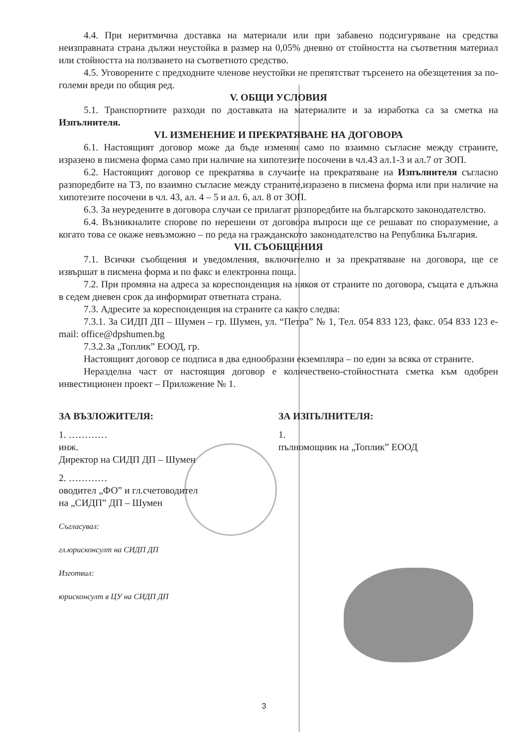4.4. При неритмична доставка на материали или при забавено подсигуряване на средства неизправната страна дължи неустойка в размер на 0,05% дневно от стойността на съответния материал или стойността на ползването на съответното средство.
4.5. Уговорените с предходните членове неустойки не препятстват търсенето на обезщетения за по-големи вреди по общия ред.
V. ОБЩИ УСЛОВИЯ
5.1. Транспортните разходи по доставката на материалите и за изработка са за сметка на Изпълнителя.
VI. ИЗМЕНЕНИЕ И ПРЕКРАТЯВАНЕ НА ДОГОВОРА
6.1. Настоящият договор може да бъде изменян само по взаимно съгласие между страните, изразено в писмена форма само при наличие на хипотезите посочени в чл.43 ал.1-3 и ал.7 от ЗОП.
6.2. Настоящият договор се прекратява в случаите на прекратяване на Изпълнителя съгласно разпоредбите на ТЗ, по взаимно съгласие между страните,изразено в писмена форма или при наличие на хипотезите посочени в чл. 43, ал. 4 – 5 и ал. 6, ал. 8 от ЗОП.
6.3. За неуредените в договора случаи се прилагат разпоредбите на българското законодателство.
6.4. Възникналите спорове по нерешени от договора въпроси ще се решават по споразумение, а когато това се окаже невъзможно – по реда на гражданското законодателство на Република България.
VII. СЪОБЩЕНИЯ
7.1. Всички съобщения и уведомления, включително и за прекратяване на договора, ще се извършат в писмена форма и по факс и електронна поща.
7.2. При промяна на адреса за кореспонденция на някоя от страните по договора, същата е длъжна в седем дневен срок да информират ответната страна.
7.3. Адресите за кореспонденция на страните са както следва:
7.3.1. За СИДП ДП – Шумен – гр. Шумен, ул. “Петра” № 1, Тел. 054 833 123, факс. 054 833 123 e-mail: office@dpshumen.bg
7.3.2.За „Топлик” ЕООД, гр.
Настоящият договор се подписа в два еднообразни екземпляра – по един за всяка от страните.
Неразделна част от настоящия договор е количествено-стойностната сметка към одобрен инвестиционен проект – Приложение № 1.
ЗА ВЪЗЛОЖИТЕЛЯ:
1. …………
инж.
Директор на СИДП ДП – Шумен
2. …………
оводител „ФО” и гл.счетоводител
на „СИДП” ДП – Шумен
Съгласувал:
гл.юрисконсулт на СИДП ДП
Изготвил:
юрисконсулт в ЦУ на СИДП ДП
ЗА ИЗПЪЛНИТЕЛЯ:
1.
пълномощник на „Топлик” ЕООД
3